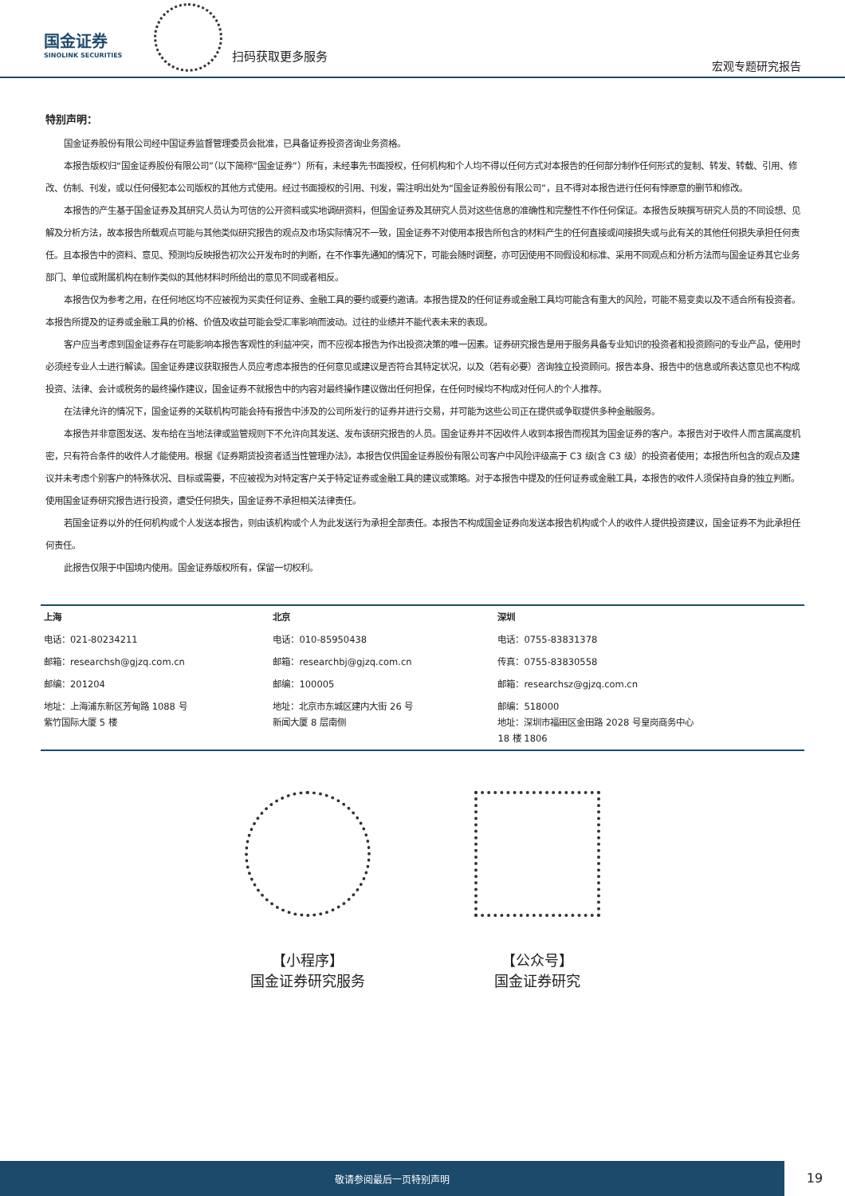国金证券
SINOLINK SECURITIES
扫码获取更多服务
宏观专题研究报告
特别声明：
国金证券股份有限公司经中国证券监督管理委员会批准，已具备证券投资咨询业务资格。
本报告版权归“国金证券股份有限公司”（以下简称“国金证券”）所有，未经事先书面授权，任何机构和个人均不得以任何方式对本报告的任何部分制作任何形式的复制、转发、转载、引用、修改、仿制、刊发，或以任何侵犯本公司版权的其他方式使用。经过书面授权的引用、刊发，需注明出处为“国金证券股份有限公司”，且不得对本报告进行任何有悖原意的删节和修改。
本报告的产生基于国金证券及其研究人员认为可信的公开资料或实地调研资料，但国金证券及其研究人员对这些信息的准确性和完整性不作任何保证。本报告反映撰写研究人员的不同设想、见解及分析方法，故本报告所载观点可能与其他类似研究报告的观点及市场实际情况不一致，国金证券不对使用本报告所包含的材料产生的任何直接或间接损失或与此有关的其他任何损失承担任何责任。且本报告中的资料、意见、预测均反映报告初次公开发布时的判断，在不作事先通知的情况下，可能会随时调整，亦可因使用不同假设和标准、采用不同观点和分析方法而与国金证券其它业务部门、单位或附属机构在制作类似的其他材料时所给出的意见不同或者相反。
本报告仅为参考之用，在任何地区均不应被视为买卖任何证券、金融工具的要约或要约邀请。本报告提及的任何证券或金融工具均可能含有重大的风险，可能不易变卖以及不适合所有投资者。本报告所提及的证券或金融工具的价格、价值及收益可能会受汇率影响而波动。过往的业绩并不能代表未来的表现。
客户应当考虑到国金证券存在可能影响本报告客观性的利益冲突，而不应视本报告为作出投资决策的唯一因素。证券研究报告是用于服务具备专业知识的投资者和投资顾问的专业产品，使用时必须经专业人士进行解读。国金证券建议获取报告人员应考虑本报告的任何意见或建议是否符合其特定状况，以及（若有必要）咨询独立投资顾问。报告本身、报告中的信息或所表达意见也不构成投资、法律、会计或税务的最终操作建议，国金证券不就报告中的内容对最终操作建议做出任何担保，在任何时候均不构成对任何人的个人推荐。
在法律允许的情况下，国金证券的关联机构可能会持有报告中涉及的公司所发行的证券并进行交易，并可能为这些公司正在提供或争取提供多种金融服务。
本报告并非意图发送、发布给在当地法律或监管规则下不允许向其发送、发布该研究报告的人员。国金证券并不因收件人收到本报告而视其为国金证券的客户。本报告对于收件人而言属高度机密，只有符合条件的收件人才能使用。根据《证券期货投资者适当性管理办法》，本报告仅供国金证券股份有限公司客户中风险评级高于 C3 级(含 C3 级）的投资者使用；本报告所包含的观点及建议并未考虑个别客户的特殊状况、目标或需要，不应被视为对特定客户关于特定证券或金融工具的建议或策略。对于本报告中提及的任何证券或金融工具，本报告的收件人须保持自身的独立判断。使用国金证券研究报告进行投资，遭受任何损失，国金证券不承担相关法律责任。
若国金证券以外的任何机构或个人发送本报告，则由该机构或个人为此发送行为承担全部责任。本报告不构成国金证券向发送本报告机构或个人的收件人提供投资建议，国金证券不为此承担任何责任。
此报告仅限于中国境内使用。国金证券版权所有，保留一切权利。
| 上海 | 北京 | 深圳 |
| --- | --- | --- |
| 电话：021-80234211 | 电话：010-85950438 | 电话：0755-83831378 |
| 邮箱：researchsh@gjzq.com.cn | 邮箱：researchbj@gjzq.com.cn | 传真：0755-83830558 |
| 邮编：201204 | 邮编：100005 | 邮箱：researchsz@gjzq.com.cn |
| 地址：上海浦东新区芳甸路 1088 号 紫竹国际大厦 5 楼 | 地址：北京市东城区建内大街 26 号 新闻大厦 8 层南侧 | 邮编：518000 地址：深圳市福田区金田路 2028 号皇岗商务中心 18 楼 1806 |
【小程序】
国金证券研究服务
【公众号】
国金证券研究
敬请参阅最后一页特别声明
19